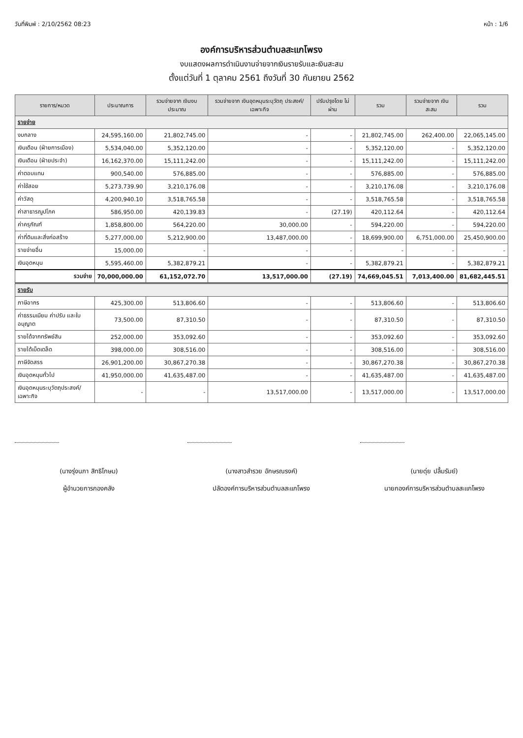วันที่พิมพ์ : 2/10/2562 08:23 หน้า : 1/6
องค์การบริหารส่วนตำบลสะแกโพรง
งบแสดงผลการดำเนินงานจ่ายจากเงินรายรับและเงินสะสม
ตั้งแต่วันที่ 1 ตุลาคม 2561 ถึงวันที่ 30 กันยายน 2562
| รายการ/หมวด | ประมาณการ | รวมจ่ายจาก เงินงบประมาณ | รวมจ่ายจาก เงินอุดหนุนระบุวัตถุ ประสงค์/เฉพาะกิจ | ปรับปรุงโดย ไม่ผ่าน | รวม | รวมจ่ายจาก เงินสะสม | รวม |
| --- | --- | --- | --- | --- | --- | --- | --- |
| รายจ่าย | | | | | | | |
| งบกลาง | 24,595,160.00 | 21,802,745.00 | - | - | 21,802,745.00 | 262,400.00 | 22,065,145.00 |
| เงินเดือน (ฝ่ายการเมือง) | 5,534,040.00 | 5,352,120.00 | - | - | 5,352,120.00 | - | 5,352,120.00 |
| เงินเดือน (ฝ่ายประจำ) | 16,162,370.00 | 15,111,242.00 | - | - | 15,111,242.00 | - | 15,111,242.00 |
| ค่าตอบแทน | 900,540.00 | 576,885.00 | - | - | 576,885.00 | - | 576,885.00 |
| ค่าใช้สอย | 5,273,739.90 | 3,210,176.08 | - | - | 3,210,176.08 | - | 3,210,176.08 |
| ค่าวัสดุ | 4,200,940.10 | 3,518,765.58 | - | - | 3,518,765.58 | - | 3,518,765.58 |
| ค่าสาธารณูปโภค | 586,950.00 | 420,139.83 | - | (27.19) | 420,112.64 | - | 420,112.64 |
| ค่าครุภัณฑ์ | 1,858,800.00 | 564,220.00 | 30,000.00 | - | 594,220.00 | - | 594,220.00 |
| ค่าที่ดินและสิ่งก่อสร้าง | 5,277,000.00 | 5,212,900.00 | 13,487,000.00 | - | 18,699,900.00 | 6,751,000.00 | 25,450,900.00 |
| รายจ่ายอื่น | 15,000.00 | - | - | - | - | - | - |
| เงินอุดหนุน | 5,595,460.00 | 5,382,879.21 | - | - | 5,382,879.21 | - | 5,382,879.21 |
| รวมจ่าย | 70,000,000.00 | 61,152,072.70 | 13,517,000.00 | (27.19) | 74,669,045.51 | 7,013,400.00 | 81,682,445.51 |
| รายรับ | | | | | | | |
| ภาษีอากร | 425,300.00 | 513,806.60 | - | - | 513,806.60 | - | 513,806.60 |
| ค่าธรรมเนียม ค่าปรับ และใบอนุญาต | 73,500.00 | 87,310.50 | - | - | 87,310.50 | - | 87,310.50 |
| รายได้จากทรัพย์สิน | 252,000.00 | 353,092.60 | - | - | 353,092.60 | - | 353,092.60 |
| รายได้เบ็ดเตล็ด | 398,000.00 | 308,516.00 | - | - | 308,516.00 | - | 308,516.00 |
| ภาษีจัดสรร | 26,901,200.00 | 30,867,270.38 | - | - | 30,867,270.38 | - | 30,867,270.38 |
| เงินอุดหนุนทั่วไป | 41,950,000.00 | 41,635,487.00 | - | - | 41,635,487.00 | - | 41,635,487.00 |
| เงินอุดหนุนระบุวัตถุประสงค์/เฉพาะกิจ | - | - | 13,517,000.00 | - | 13,517,000.00 | - | 13,517,000.00 |
(นางรุ่งนภา สิทธิโกษม)
ผู้อำนวยการกองคลัง
(นางสาวสำรวย อักษรณรงค์)
ปลัดองค์การบริหารส่วนตำบลสะแกโพรง
(นายดุ่ย ปลื้มรัมย์)
นายกองค์การบริหารส่วนตำบลสะแกโพรง